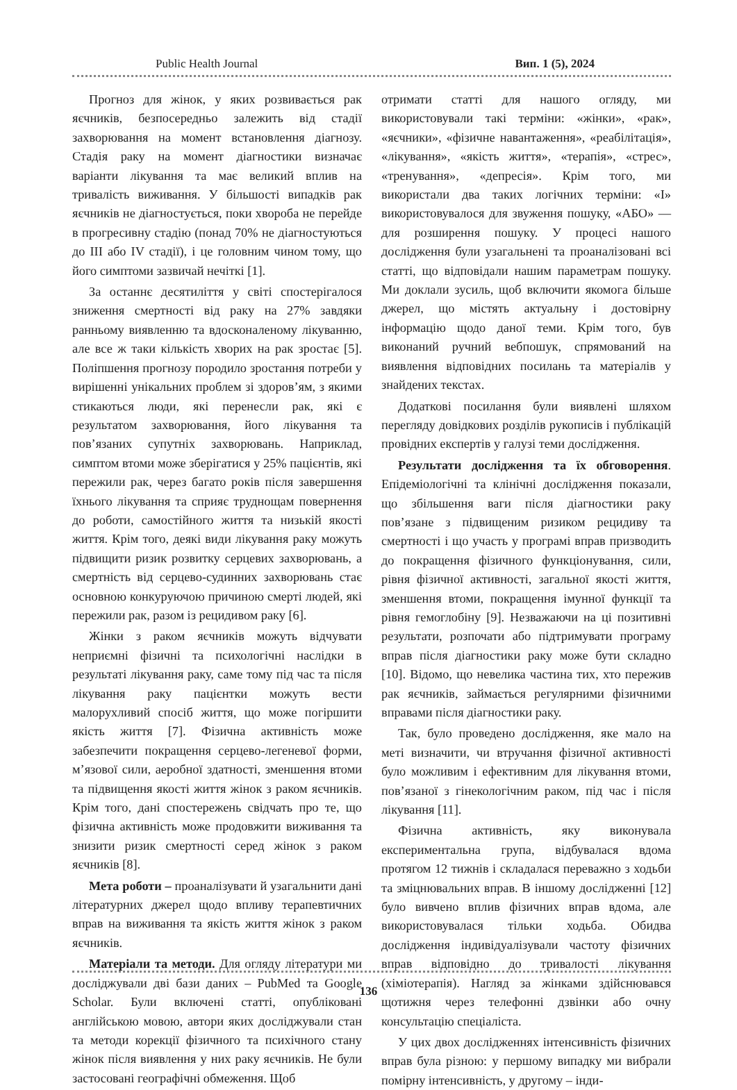Public Health Journal Вип. 1 (5), 2024
Прогноз для жінок, у яких розвивається рак яєчників, безпосередньо залежить від стадії захворювання на момент встановлення діагнозу. Стадія раку на момент діагностики визначає варіанти лікування та має великий вплив на тривалість виживання. У більшості випадків рак яєчників не діагностується, поки хвороба не перейде в прогресивну стадію (понад 70% не діагностуються до III або IV стадії), і це головним чином тому, що його симптоми зазвичай нечіткі [1].
За останнє десятиліття у світі спостерігалося зниження смертності від раку на 27% завдяки ранньому виявленню та вдосконаленому лікуванню, але все ж таки кількість хворих на рак зростає [5]. Поліпшення прогнозу породило зростання потреби у вирішенні унікальних проблем зі здоров’ям, з якими стикаються люди, які перенесли рак, які є результатом захворювання, його лікування та пов’язаних супутніх захворювань. Наприклад, симптом втоми може зберігатися у 25% пацієнтів, які пережили рак, через багато років після завершення їхнього лікування та сприяє труднощам повернення до роботи, самостійного життя та низькій якості життя. Крім того, деякі види лікування раку можуть підвищити ризик розвитку серцевих захворювань, а смертність від серцево-судинних захворювань стає основною конкуруючою причиною смерті людей, які пережили рак, разом із рецидивом раку [6].
Жінки з раком яєчників можуть відчувати неприємні фізичні та психологічні наслідки в результаті лікування раку, саме тому під час та після лікування раку пацієнтки можуть вести малорухливий спосіб життя, що може погіршити якість життя [7]. Фізична активність може забезпечити покращення серцево-легеневої форми, м’язової сили, аеробної здатності, зменшення втоми та підвищення якості життя жінок з раком яєчників. Крім того, дані спостережень свідчать про те, що фізична активність може продовжити виживання та знизити ризик смертності серед жінок з раком яєчників [8].
Мета роботи – проаналізувати й узагальнити дані літературних джерел щодо впливу терапевтичних вправ на виживання та якість життя жінок з раком яєчників.
Матеріали та методи. Для огляду літератури ми досліджували дві бази даних – PubMed та Google Scholar. Були включені статті, опубліковані англійською мовою, автори яких досліджували стан та методи корекції фізичного та психічного стану жінок після виявлення у них раку яєчників. Не були застосовані географічні обмеження. Щоб
отримати статті для нашого огляду, ми використовували такі терміни: «жінки», «рак», «яєчники», «фізичне навантаження», «реабілітація», «лікування», «якість життя», «терапія», «стрес», «тренування», «депресія». Крім того, ми використали два таких логічних терміни: «І» використовувалося для звуження пошуку, «АБО» — для розширення пошуку. У процесі нашого дослідження були узагальнені та проаналізовані всі статті, що відповідали нашим параметрам пошуку. Ми доклали зусиль, щоб включити якомога більше джерел, що містять актуальну і достовірну інформацію щодо даної теми. Крім того, був виконаний ручний вебпошук, спрямований на виявлення відповідних посилань та матеріалів у знайдених текстах.
Додаткові посилання були виявлені шляхом перегляду довідкових розділів рукописів і публікацій провідних експертів у галузі теми дослідження.
Результати дослідження та їх обговорення. Епідеміологічні та клінічні дослідження показали, що збільшення ваги після діагностики раку пов’язане з підвищеним ризиком рецидиву та смертності і що участь у програмі вправ призводить до покращення фізичного функціонування, сили, рівня фізичної активності, загальної якості життя, зменшення втоми, покращення імунної функції та рівня гемоглобіну [9]. Незважаючи на ці позитивні результати, розпочати або підтримувати програму вправ після діагностики раку може бути складно [10]. Відомо, що невелика частина тих, хто пережив рак яєчників, займається регулярними фізичними вправами після діагностики раку.
Так, було проведено дослідження, яке мало на меті визначити, чи втручання фізичної активності було можливим і ефективним для лікування втоми, пов’язаної з гінекологічним раком, під час і після лікування [11].
Фізична активність, яку виконувала експериментальна група, відбувалася вдома протягом 12 тижнів і складалася переважно з ходьби та зміцнювальних вправ. В іншому дослідженні [12] було вивчено вплив фізичних вправ вдома, але використовувалася тільки ходьба. Обидва дослідження індивідуалізували частоту фізичних вправ відповідно до тривалості лікування (хіміотерапія). Нагляд за жінками здійснювався щотижня через телефонні дзвінки або очну консультацію спеціаліста.
У цих двох дослідженнях інтенсивність фізичних вправ була різною: у першому випадку ми вибрали помірну інтенсивність, у другому – інди-
136